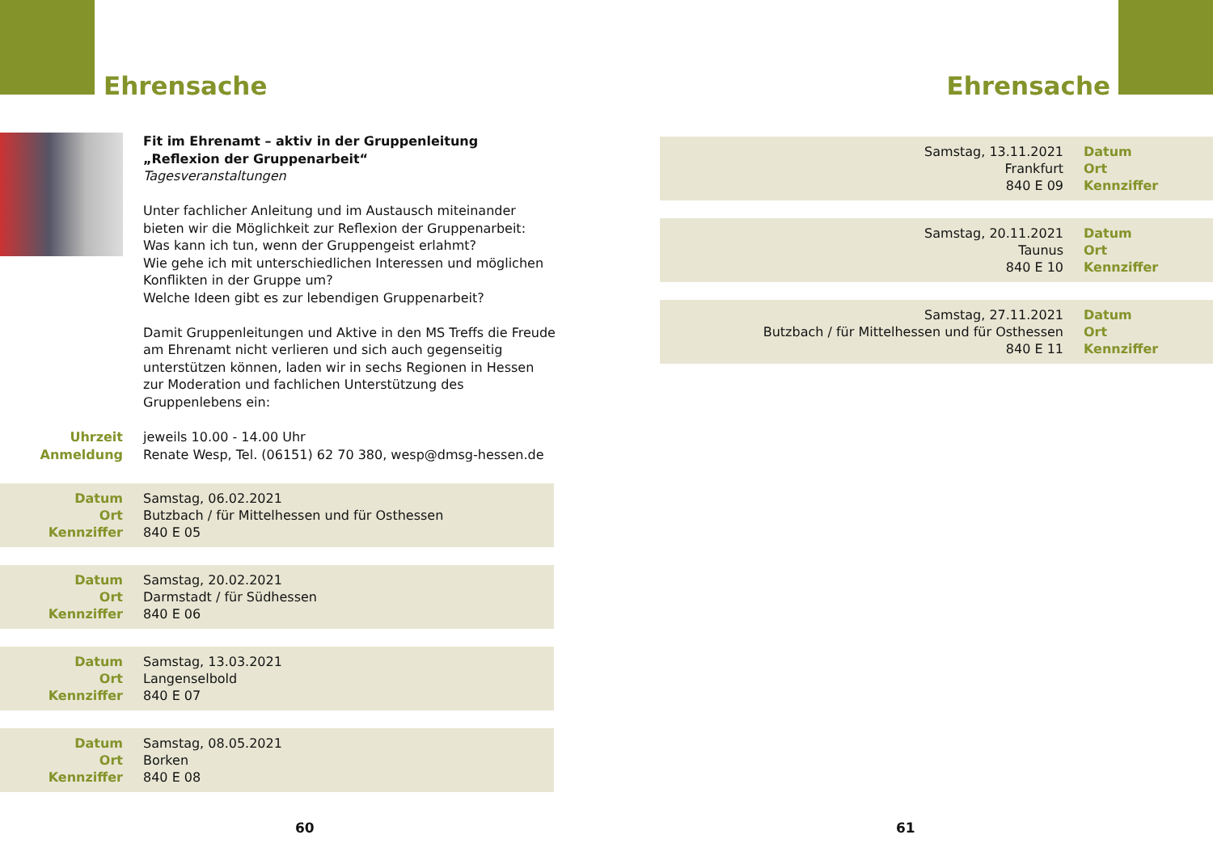Ehrensache
Fit im Ehrenamt – aktiv in der Gruppenleitung
„Reflexion der Gruppenarbeit“
Tagesveranstaltungen
Unter fachlicher Anleitung und im Austausch miteinander bieten wir die Möglichkeit zur Reflexion der Gruppenarbeit:
Was kann ich tun, wenn der Gruppengeist erlahmt?
Wie gehe ich mit unterschiedlichen Interessen und möglichen Konflikten in der Gruppe um?
Welche Ideen gibt es zur lebendigen Gruppenarbeit?
Damit Gruppenleitungen und Aktive in den MS Treffs die Freude am Ehrenamt nicht verlieren und sich auch gegenseitig unterstützen können, laden wir in sechs Regionen in Hessen zur Moderation und fachlichen Unterstützung des Gruppenlebens ein:
Uhrzeit
Anmeldung
jeweils 10.00 - 14.00 Uhr
Renate Wesp, Tel. (06151) 62 70 380, wesp@dmsg-hessen.de
Datum
Ort
Kennziffer
Samstag, 06.02.2021
Butzbach / für Mittelhessen und für Osthessen
840 E 05
Datum
Ort
Kennziffer
Samstag, 20.02.2021
Darmstadt / für Südhessen
840 E 06
Datum
Ort
Kennziffer
Samstag, 13.03.2021
Langenselbold
840 E 07
Datum
Ort
Kennziffer
Samstag, 08.05.2021
Borken
840 E 08
60
Ehrensache
Samstag, 13.11.2021
Frankfurt
840 E 09
Datum
Ort
Kennziffer
Samstag, 20.11.2021
Taunus
840 E 10
Datum
Ort
Kennziffer
Samstag, 27.11.2021
Butzbach / für Mittelhessen und für Osthessen
840 E 11
Datum
Ort
Kennziffer
61